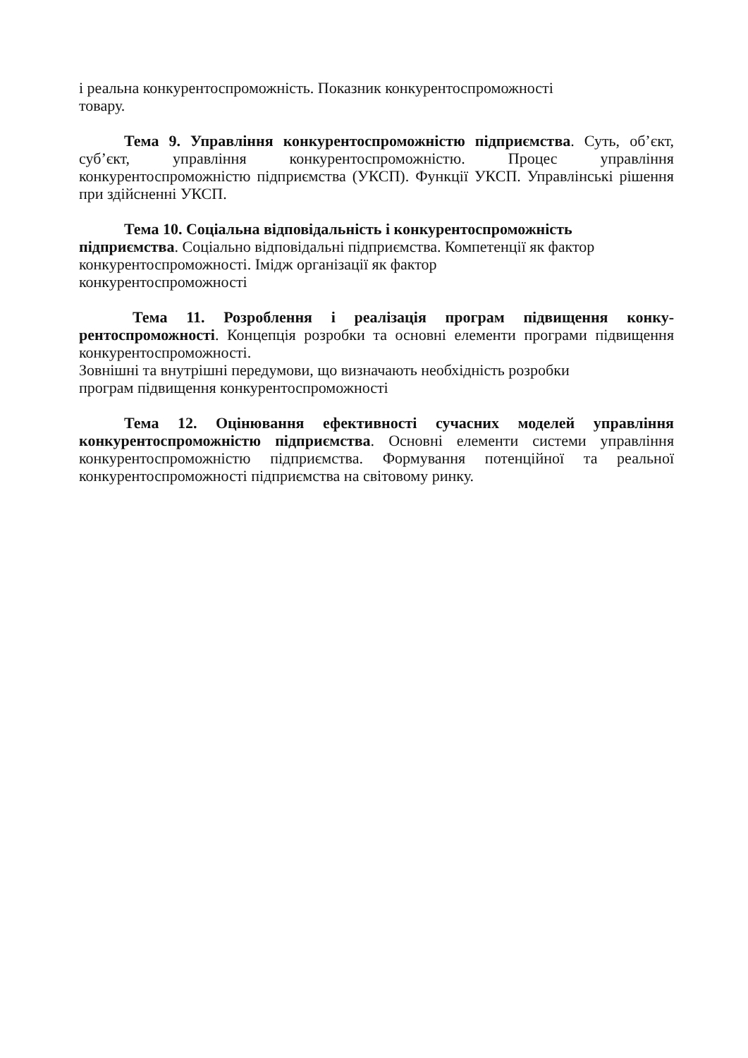і реальна конкурентоспроможність. Показник конкурентоспроможності
товару.
Тема 9. Управління конкурентоспроможністю підприємства. Суть, об’єкт, суб’єкт, управління конкурентоспроможністю. Процес управління конкурентоспроможністю підприємства (УКСП). Функції УКСП. Управлінські рішення при здійсненні УКСП.
Тема 10. Соціальна відповідальність і конкурентоспроможність підприємства. Соціально відповідальні підприємства. Компетенції як фактор конкурентоспроможності. Імідж організації як фактор
конкурентоспроможності
Тема 11. Розроблення і реалізація програм підвищення конку­рентоспроможності. Концепція розробки та основні елементи програми підвищення конкурентоспроможності.
Зовнішні та внутрішні передумови, що визначають необхідність розробки
програм підвищення конкурентоспроможності
Тема 12. Оцінювання ефективності сучасних моделей управління конкурентоспроможністю підприємства. Основні елементи системи управління конкурентоспроможністю підприємства. Формування потенційної та реальної конкурентоспроможності підприємства на світовому ринку.